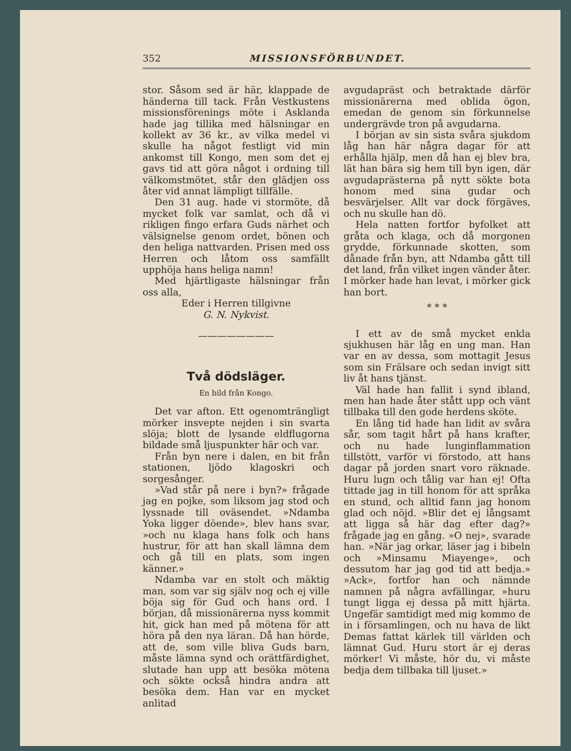352 MISSIONSFÖRBUNDET.
stor. Såsom sed är här, klappade de händerna till tack. Från Vestkustens missionsförenings möte i Asklanda hade jag tillika med hälsningar en kollekt av 36 kr., av vilka medel vi skulle ha något festligt vid min ankomst till Kongo, men som det ej gavs tid att göra något i ordning till välkomstmötet, står den glädjen oss åter vid annat lämpligt tillfälle.
Den 31 aug. hade vi stormöte, då mycket folk var samlat, och då vi rikligen fingo erfara Guds närhet och välsignelse genom ordet, bönen och den heliga nattvarden. Prisen med oss Herren och låtom oss samfällt upphöja hans heliga namn!
Med hjärtligaste hälsningar från oss alla,
Eder i Herren tillgivne
G. N. Nykvist.
————————
Två dödsläger.
En bild från Kongo.
Det var afton. Ett ogenomträngligt mörker insvepte nejden i sin svarta slöja; blott de lysande eldflugorna bildade små ljuspunkter här och var.
Från byn nere i dalen, en bit från stationen, ljödo klagoskri och sorgesånger.
»Vad står på nere i byn?» frågade jag en pojke, som liksom jag stod och lyssnade till oväsendet. »Ndamba Yoka ligger döende», blev hans svar, »och nu klaga hans folk och hans hustrur, för att han skall lämna dem och gå till en plats, som ingen känner.»
Ndamba var en stolt och mäktig man, som var sig själv nog och ej ville böja sig för Gud och hans ord. I början, då missionärerna nyss kommit hit, gick han med på mötena för att höra på den nya läran. Då han hörde, att de, som ville bliva Guds barn, måste lämna synd och orättfärdighet, slutade han upp att besöka mötena och sökte också hindra andra att besöka dem. Han var en mycket anlitad
avgudapräst och betraktade därför missionärerna med oblida ögon, emedan de genom sin förkunnelse undergrävde tron på avgudarna.
I början av sin sista svåra sjukdom låg han här några dagar för att erhålla hjälp, men då han ej blev bra, lät han bära sig hem till byn igen, där avgudaprästerna på nytt sökte bota honom med sina gudar och besvärjelser. Allt var dock förgäves, och nu skulle han dö.
Hela natten fortfor byfolket att gråta och klaga, och då morgonen grydde, förkunnade skotten, som dånade från byn, att Ndamba gått till det land, från vilket ingen vänder åter. I mörker hade han levat, i mörker gick han bort.
* * *
I ett av de små mycket enkla sjukhusen här låg en ung man. Han var en av dessa, som mottagit Jesus som sin Frälsare och sedan invigt sitt liv åt hans tjänst.
Väl hade han fallit i synd ibland, men han hade åter stått upp och vänt tillbaka till den gode herdens sköte.
En lång tid hade han lidit av svåra sår, som tagit hårt på hans krafter, och nu hade lunginflammation tillstött, varför vi förstodo, att hans dagar på jorden snart voro räknade. Huru lugn och tålig var han ej! Ofta tittade jag in till honom för att språka en stund, och alltid fann jag honom glad och nöjd. »Blir det ej långsamt att ligga så här dag efter dag?» frågade jag en gång. »O nej», svarade han. »När jag orkar, läser jag i bibeln och »Minsamu Miayenge», och dessutom har jag god tid att bedja.» »Ack», fortfor han och nämnde namnen på några avfällingar, »huru tungt ligga ej dessa på mitt hjärta. Ungefär samtidigt med mig kommo de in i församlingen, och nu hava de likt Demas fattat kärlek till världen och lämnat Gud. Huru stort är ej deras mörker! Vi måste, hör du, vi måste bedja dem tillbaka till ljuset.»